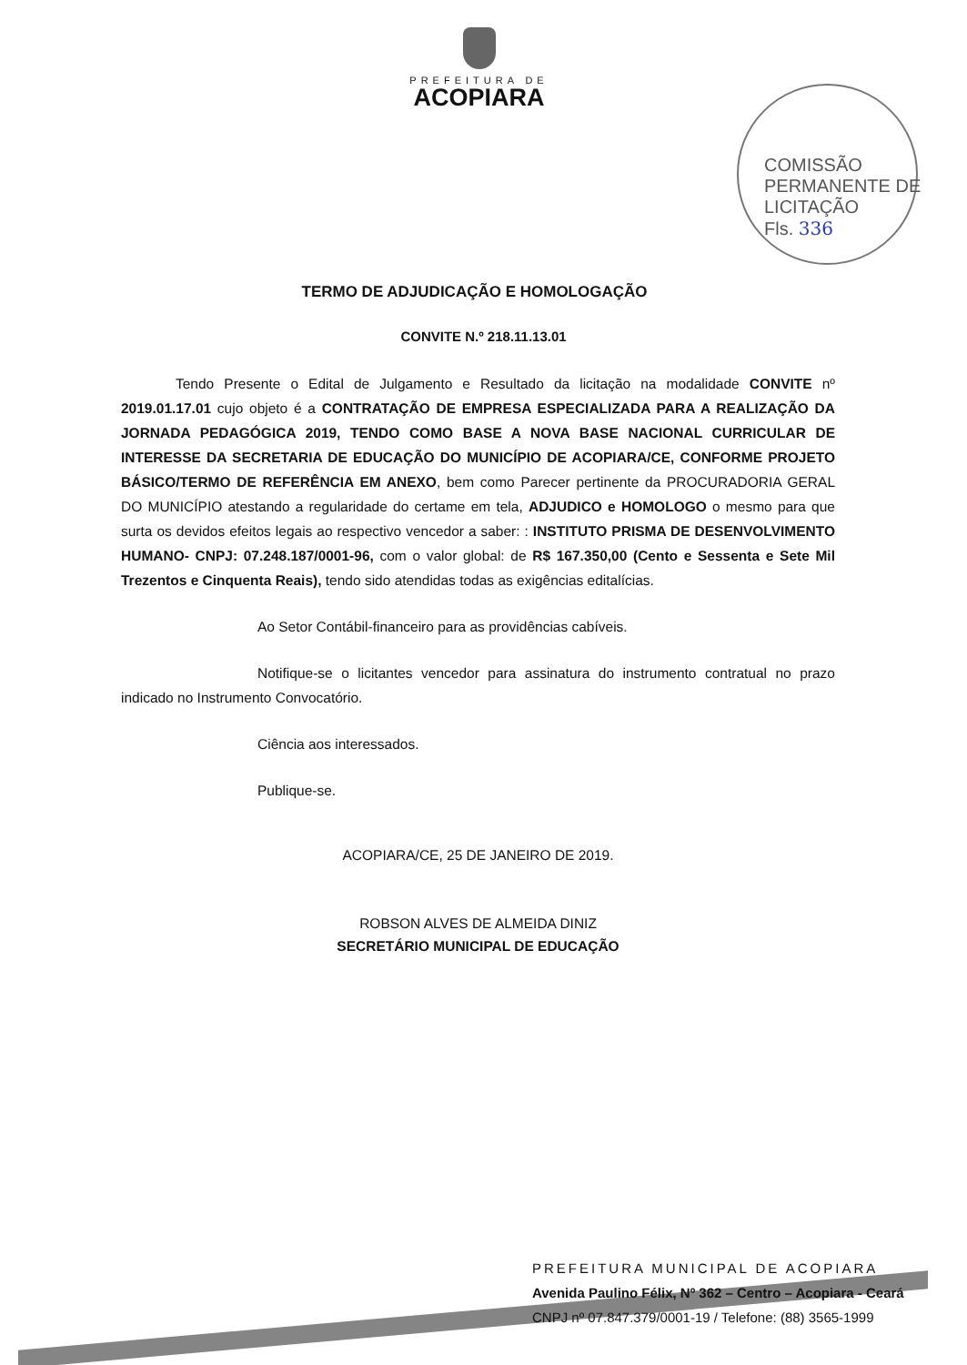PREFEITURA DE
ACOPIARA
COMISSÃO PERMANENTE DE LICITAÇÃO
Fls. 336
TERMO DE ADJUDICAÇÃO E HOMOLOGAÇÃO
CONVITE N.º 218.11.13.01
Tendo Presente o Edital de Julgamento e Resultado da licitação na modalidade CONVITE nº 2019.01.17.01 cujo objeto é a CONTRATAÇÃO DE EMPRESA ESPECIALIZADA PARA A REALIZAÇÃO DA JORNADA PEDAGÓGICA 2019, TENDO COMO BASE A NOVA BASE NACIONAL CURRICULAR DE INTERESSE DA SECRETARIA DE EDUCAÇÃO DO MUNICÍPIO DE ACOPIARA/CE, CONFORME PROJETO BÁSICO/TERMO DE REFERÊNCIA EM ANEXO, bem como Parecer pertinente da PROCURADORIA GERAL DO MUNICÍPIO atestando a regularidade do certame em tela, ADJUDICO e HOMOLOGO o mesmo para que surta os devidos efeitos legais ao respectivo vencedor a saber: : INSTITUTO PRISMA DE DESENVOLVIMENTO HUMANO- CNPJ: 07.248.187/0001-96, com o valor global: de R$ 167.350,00 (Cento e Sessenta e Sete Mil Trezentos e Cinquenta Reais), tendo sido atendidas todas as exigências editalícias.
Ao Setor Contábil-financeiro para as providências cabíveis.
Notifique-se o licitantes vencedor para assinatura do instrumento contratual no prazo indicado no Instrumento Convocatório.
Ciência aos interessados.
Publique-se.
ACOPIARA/CE, 25 DE JANEIRO DE 2019.
ROBSON ALVES DE ALMEIDA DINIZ
SECRETÁRIO MUNICIPAL DE EDUCAÇÃO
PREFEITURA MUNICIPAL DE ACOPIARA
Avenida Paulino Félix, Nº 362 – Centro – Acopiara - Ceará
CNPJ nº 07.847.379/0001-19 / Telefone: (88) 3565-1999